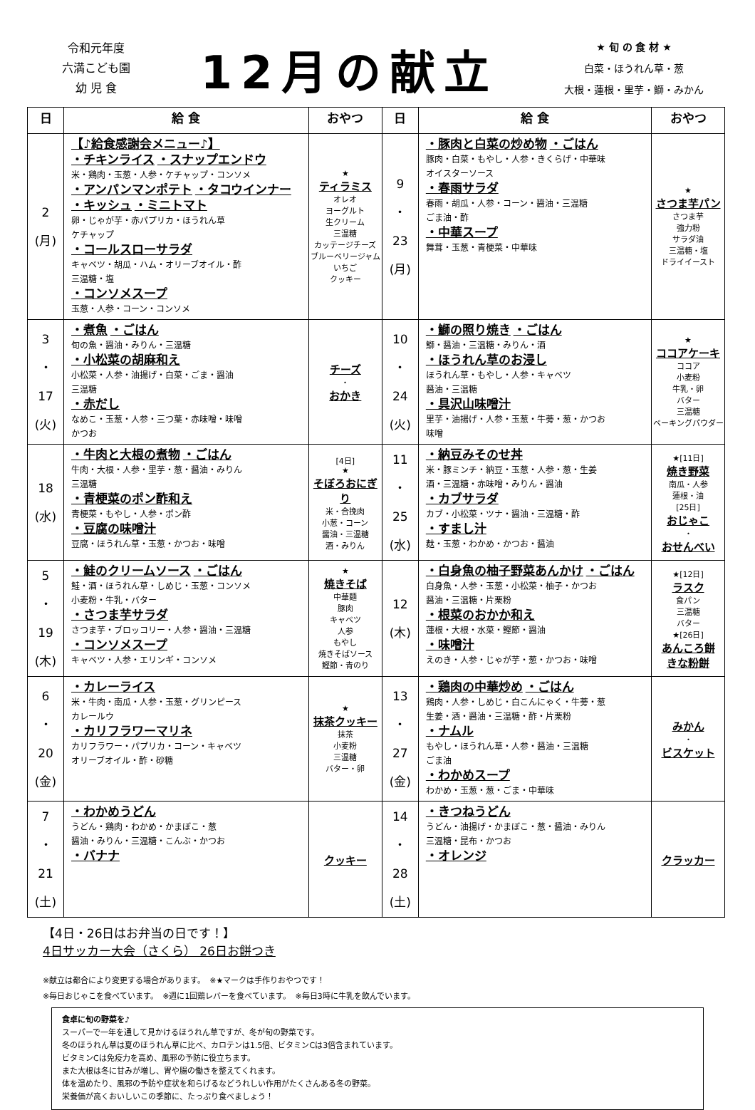令和元年度
六満こども園
幼 児 食
12月の献立
★ 旬 の 食 材 ★
白菜・ほうれん草・葱
大根・蓮根・里芋・鰤・みかん
| 日 | 給 食 | おやつ | 日 | 給 食 | おやつ |
| --- | --- | --- | --- | --- | --- |
| 2 (月) | 【♪給食感謝会メニュー♪】 ・チキンライス ・スナップエンドウ 米・鶏肉・玉葱・人参・ケチャップ・コンソメ ・アンパンマンポテト ・タコウインナー ・キッシュ ・ミニトマト 卵・じゃが芋・赤パプリカ・ほうれん草 ケチャップ ・コールスローサラダ キャベツ・胡瓜・ハム・オリーブオイル・酢 三温糖・塩 ・コンソメスープ 玉葱・人参・コーン・コンソメ | ★ ティラミス オレオ ヨーグルト 生クリーム 三温糖 カッテージチーズ ブルーベリージャム いちご クッキー | 9 ・ 23 (月) | ・豚肉と白菜の炒め物 ・ごはん 豚肉・白菜・もやし・人参・きくらげ・中華味 オイスターソース ・春雨サラダ 春雨・胡瓜・人参・コーン・醤油・三温糖 ごま油・酢 ・中華スープ 舞茸・玉葱・青梗菜・中華味 | ★ さつま芋パン さつま芋 強力粉 サラダ油 三温糖・塩 ドライイースト |
| 3 ・ 17 (火) | ・煮魚 ・ごはん 旬の魚・醤油・みりん・三温糖 ・小松菜の胡麻和え 小松菜・人参・油揚げ・白菜・ごま・醤油 三温糖 ・赤だし なめこ・玉葱・人参・三つ葉・赤味噌・味噌 かつお | チーズ ・ おかき | 10 ・ 24 (火) | ・鰤の照り焼き ・ごはん 鰤・醤油・三温糖・みりん・酒 ・ほうれん草のお浸し ほうれん草・もやし・人参・キャベツ 醤油・三温糖 ・具沢山味噌汁 里芋・油揚げ・人参・玉葱・牛蒡・葱・かつお 味噌 | ★ ココアケーキ ココア 小麦粉 牛乳・卵 バター 三温糖 ベーキングパウダー |
| 18 (水) | ・牛肉と大根の煮物 ・ごはん 牛肉・大根・人参・里芋・葱・醤油・みりん 三温糖 ・青梗菜のポン酢和え 青梗菜・もやし・人参・ポン酢 ・豆腐の味噌汁 豆腐・ほうれん草・玉葱・かつお・味噌 | [4日] ★ そぼろおにぎり 米・合挽肉 小葱・コーン 醤油・三温糖 酒・みりん | 11 ・ 25 (水) | ・納豆みそのせ丼 米・豚ミンチ・納豆・玉葱・人参・葱・生姜 酒・三温糖・赤味噌・みりん・醤油 ・カブサラダ カブ・小松菜・ツナ・醤油・三温糖・酢 ・すまし汁 麸・玉葱・わかめ・かつお・醤油 | ★[11日] 焼き野菜 南瓜・人参 蓮根・油 [25日] おじゃこ ・ おせんべい |
| 5 ・ 19 (木) | ・鮭のクリームソース ・ごはん 鮭・酒・ほうれん草・しめじ・玉葱・コンソメ 小麦粉・牛乳・バター ・さつま芋サラダ さつま芋・ブロッコリー・人参・醤油・三温糖 ・コンソメスープ キャベツ・人参・エリンギ・コンソメ | ★ 焼きそば 中華麺 豚肉 キャベツ 人参 もやし 焼きそばソース 鰹節・青のり | 12 (木) | ・白身魚の柚子野菜あんかけ ・ごはん 白身魚・人参・玉葱・小松菜・柚子・かつお 醤油・三温糖・片栗粉 ・根菜のおかか和え 蓮根・大根・水菜・鰹節・醤油 ・味噌汁 えのき・人参・じゃが芋・葱・かつお・味噌 | ★[12日] ラスク 食パン 三温糖 バター ★[26日] あんころ餅 きな粉餅 |
| 6 ・ 20 (金) | ・カレーライス 米・牛肉・南瓜・人参・玉葱・グリンピース カレールウ ・カリフラワーマリネ カリフラワー・パプリカ・コーン・キャベツ オリーブオイル・酢・砂糖 | ★ 抹茶クッキー 抹茶 小麦粉 三温糖 バター・卵 | 13 ・ 27 (金) | ・鶏肉の中華炒め ・ごはん 鶏肉・人参・しめじ・白こんにゃく・牛蒡・葱 生姜・酒・醤油・三温糖・酢・片栗粉 ・ナムル もやし・ほうれん草・人参・醤油・三温糖 ごま油 ・わかめスープ わかめ・玉葱・葱・ごま・中華味 | みかん ・ ビスケット |
| 7 ・ 21 (土) | ・わかめうどん うどん・鶏肉・わかめ・かまぼこ・葱 醤油・みりん・三温糖・こんぶ・かつお ・バナナ | クッキー | 14 ・ 28 (土) | ・きつねうどん うどん・油揚げ・かまぼこ・葱・醤油・みりん 三温糖・昆布・かつお ・オレンジ | クラッカー |
【4日・26日はお弁当の日です！】
4日サッカー大会（さくら） 26日お餅つき
※献立は都合により変更する場合があります。　※★マークは手作りおやつです！
※毎日おじゃこを食べています。　※週に1回鶏レバーを食べています。　※毎日3時に牛乳を飲んでいます。
食卓に旬の野菜を♪
スーパーで一年を通して見かけるほうれん草ですが、冬が旬の野菜です。
冬のほうれん草は夏のほうれん草に比べ、カロテンは1.5倍、ビタミンCは3倍含まれています。
ビタミンCは免疫力を高め、風邪の予防に役立ちます。
また大根は冬に甘みが増し、胃や腸の働きを整えてくれます。
体を温めたり、風邪の予防や症状を和らげるなどうれしい作用がたくさんある冬の野菜。
栄養価が高くおいしいこの季節に、たっぷり食べましょう！